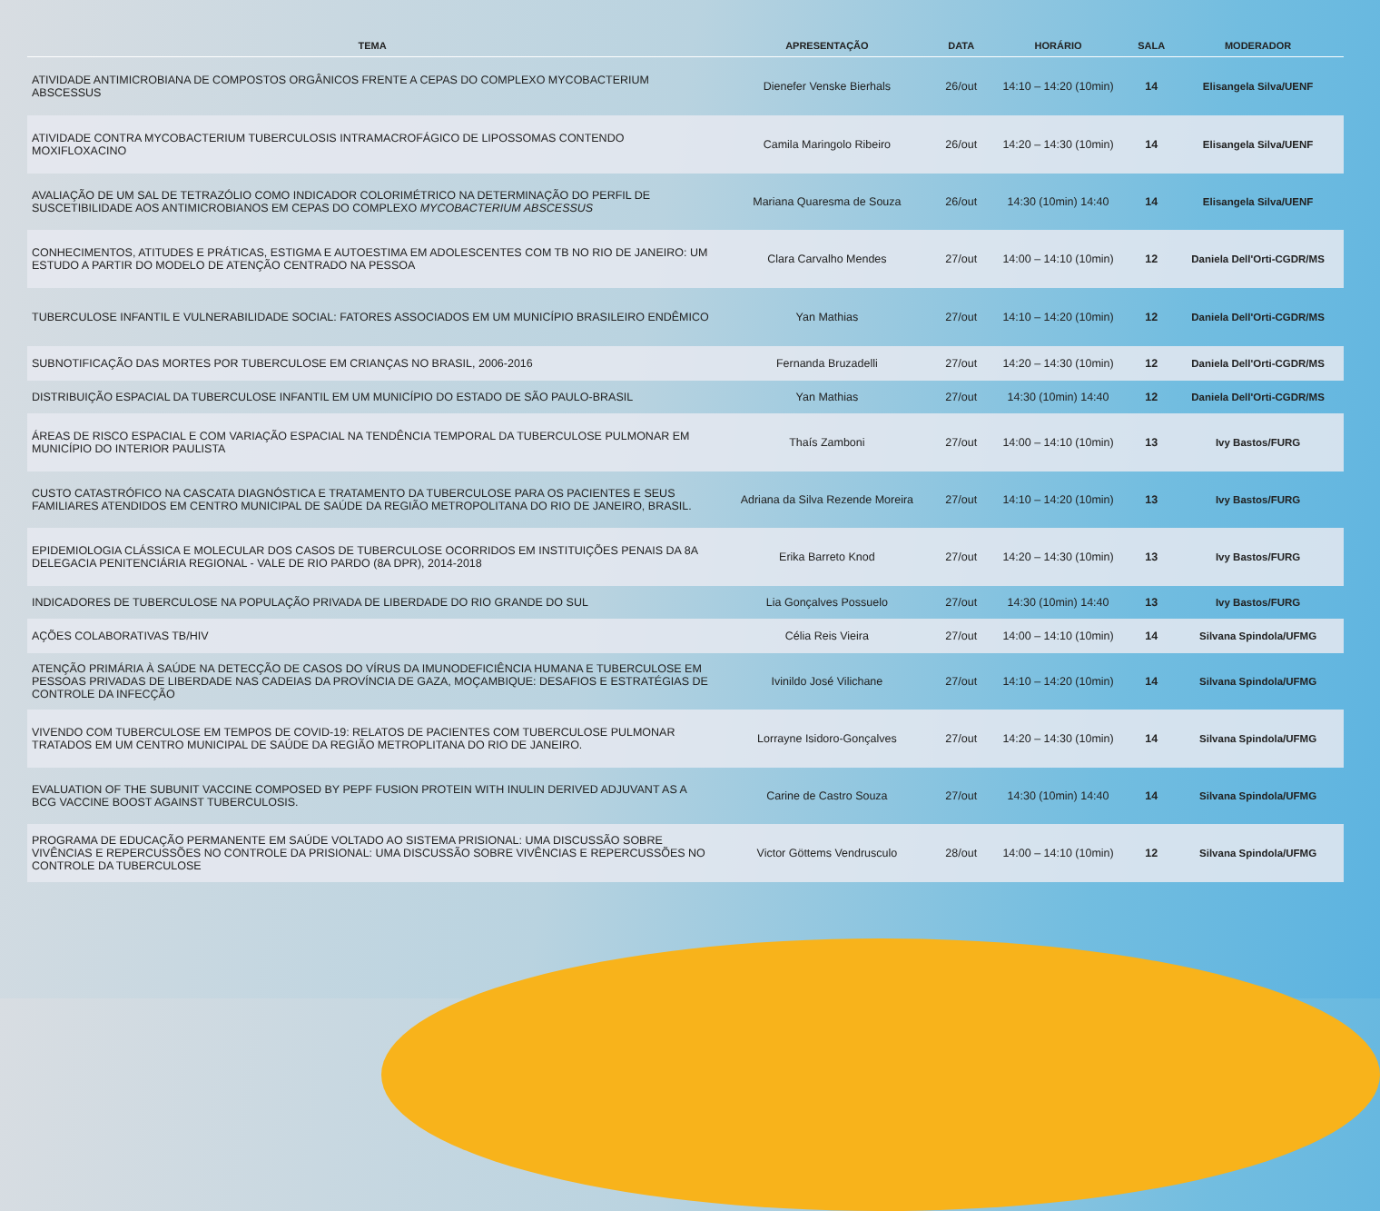| TEMA | APRESENTAÇÃO | DATA | HORÁRIO | SALA | MODERADOR |
| --- | --- | --- | --- | --- | --- |
| ATIVIDADE ANTIMICROBIANA DE COMPOSTOS ORGÂNICOS FRENTE A CEPAS DO COMPLEXO MYCOBACTERIUM ABSCESSUS | Dienefer Venske Bierhals | 26/out | 14:10 – 14:20 (10min) | 14 | Elisangela Silva/UENF |
| ATIVIDADE CONTRA MYCOBACTERIUM TUBERCULOSIS INTRAMACROFÁGICO DE LIPOSSOMAS CONTENDO MOXIFLOXACINO | Camila Maringolo Ribeiro | 26/out | 14:20 – 14:30 (10min) | 14 | Elisangela Silva/UENF |
| AVALIAÇÃO DE UM SAL DE TETRAZÓLIO COMO INDICADOR COLORIMÉTRICO NA DETERMINAÇÃO DO PERFIL DE SUSCETIBILIDADE AOS ANTIMICROBIANOS EM CEPAS DO COMPLEXO MYCOBACTERIUM ABSCESSUS | Mariana Quaresma de Souza | 26/out | 14:30 (10min) 14:40 | 14 | Elisangela Silva/UENF |
| CONHECIMENTOS, ATITUDES E PRÁTICAS, ESTIGMA E AUTOESTIMA EM ADOLESCENTES COM TB NO RIO DE JANEIRO: UM ESTUDO A PARTIR DO MODELO DE ATENÇÃO CENTRADO NA PESSOA | Clara Carvalho Mendes | 27/out | 14:00 – 14:10 (10min) | 12 | Daniela Dell'Orti-CGDR/MS |
| TUBERCULOSE INFANTIL E VULNERABILIDADE SOCIAL: FATORES ASSOCIADOS EM UM MUNICÍPIO BRASILEIRO ENDÊMICO | Yan Mathias | 27/out | 14:10 – 14:20 (10min) | 12 | Daniela Dell'Orti-CGDR/MS |
| SUBNOTIFICAÇÃO DAS MORTES POR TUBERCULOSE EM CRIANÇAS NO BRASIL, 2006-2016 | Fernanda Bruzadelli | 27/out | 14:20 – 14:30 (10min) | 12 | Daniela Dell'Orti-CGDR/MS |
| DISTRIBUIÇÃO ESPACIAL DA TUBERCULOSE INFANTIL EM UM MUNICÍPIO DO ESTADO DE SÃO PAULO-BRASIL | Yan Mathias | 27/out | 14:30 (10min) 14:40 | 12 | Daniela Dell'Orti-CGDR/MS |
| ÁREAS DE RISCO ESPACIAL E COM VARIAÇÃO ESPACIAL NA TENDÊNCIA TEMPORAL DA TUBERCULOSE PULMONAR EM MUNICÍPIO DO INTERIOR PAULISTA | Thaís Zamboni | 27/out | 14:00 – 14:10 (10min) | 13 | Ivy Bastos/FURG |
| CUSTO CATASTRÓFICO NA CASCATA DIAGNÓSTICA E TRATAMENTO DA TUBERCULOSE PARA OS PACIENTES E SEUS FAMILIARES ATENDIDOS EM CENTRO MUNICIPAL DE SAÚDE DA REGIÃO METROPOLITANA DO RIO DE JANEIRO, BRASIL. | Adriana da Silva Rezende Moreira | 27/out | 14:10 – 14:20 (10min) | 13 | Ivy Bastos/FURG |
| EPIDEMIOLOGIA CLÁSSICA E MOLECULAR DOS CASOS DE TUBERCULOSE OCORRIDOS EM INSTITUIÇÕES PENAIS DA 8A DELEGACIA PENITENCIÁRIA REGIONAL - VALE DE RIO PARDO (8A DPR), 2014-2018 | Erika Barreto Knod | 27/out | 14:20 – 14:30 (10min) | 13 | Ivy Bastos/FURG |
| INDICADORES DE TUBERCULOSE NA POPULAÇÃO PRIVADA DE LIBERDADE DO RIO GRANDE DO SUL | Lia Gonçalves Possuelo | 27/out | 14:30 (10min) 14:40 | 13 | Ivy Bastos/FURG |
| AÇÕES COLABORATIVAS TB/HIV | Célia Reis Vieira | 27/out | 14:00 – 14:10 (10min) | 14 | Silvana Spindola/UFMG |
| ATENÇÃO PRIMÁRIA À SAÚDE NA DETECÇÃO DE CASOS DO VÍRUS DA IMUNODEFICIÊNCIA HUMANA E TUBERCULOSE EM PESSOAS PRIVADAS DE LIBERDADE NAS CADEIAS DA PROVÍNCIA DE GAZA, MOÇAMBIQUE: DESAFIOS E ESTRATÉGIAS DE CONTROLE DA INFECÇÃO | Ivinildo José Vilichane | 27/out | 14:10 – 14:20 (10min) | 14 | Silvana Spindola/UFMG |
| VIVENDO COM TUBERCULOSE EM TEMPOS DE COVID-19: RELATOS DE PACIENTES COM TUBERCULOSE PULMONAR TRATADOS EM UM CENTRO MUNICIPAL DE SAÚDE DA REGIÃO METROPLITANA DO RIO DE JANEIRO. | Lorrayne Isidoro-Gonçalves | 27/out | 14:20 – 14:30 (10min) | 14 | Silvana Spindola/UFMG |
| EVALUATION OF THE SUBUNIT VACCINE COMPOSED BY PEPF FUSION PROTEIN WITH INULIN DERIVED ADJUVANT AS A BCG VACCINE BOOST AGAINST TUBERCULOSIS. | Carine de Castro Souza | 27/out | 14:30 (10min) 14:40 | 14 | Silvana Spindola/UFMG |
| PROGRAMA DE EDUCAÇÃO PERMANENTE EM SAÚDE VOLTADO AO SISTEMA PRISIONAL: UMA DISCUSSÃO SOBRE VIVÊNCIAS E REPERCUSSÕES NO CONTROLE DA PRISIONAL: UMA DISCUSSÃO SOBRE VIVÊNCIAS E REPERCUSSÕES NO CONTROLE DA TUBERCULOSE | Victor Göttems Vendrusculo | 28/out | 14:00 – 14:10 (10min) | 12 | Silvana Spindola/UFMG |